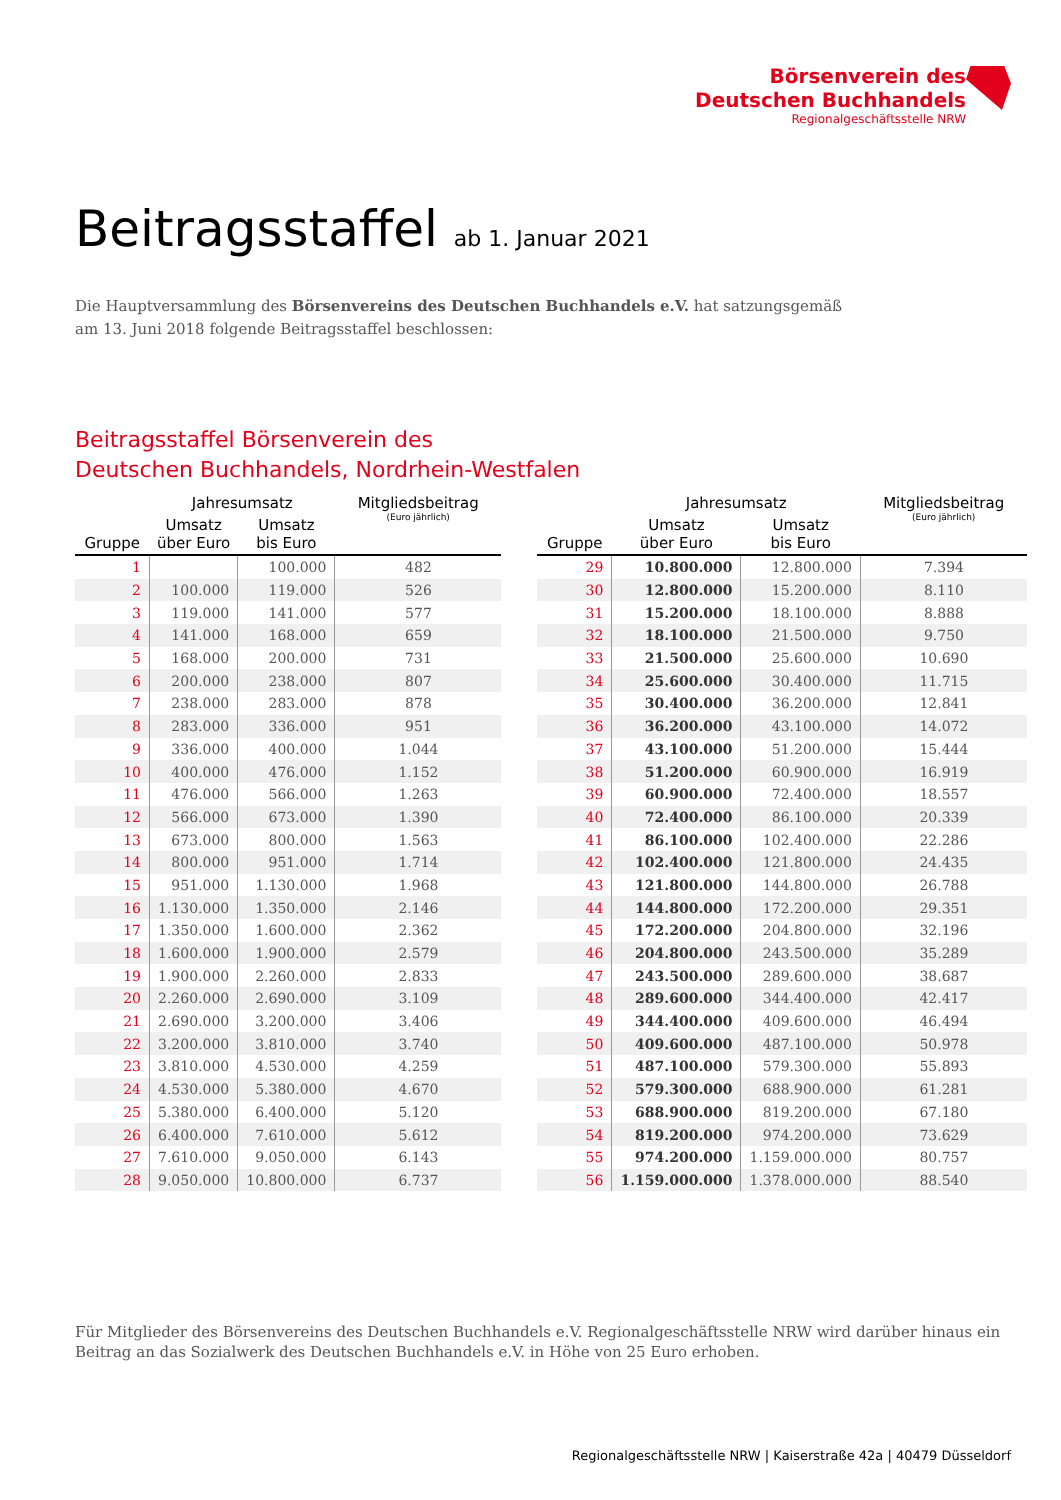Börsenverein des
Deutschen Buchhandels
Regionalgeschäftsstelle NRW
Beitragsstaffel ab 1. Januar 2021
Die Hauptversammlung des Börsenvereins des Deutschen Buchhandels e.V. hat satzungsgemäß
am 13. Juni 2018 folgende Beitragsstaffel beschlossen:
Beitragsstaffel Börsenverein des
Deutschen Buchhandels, Nordrhein-Westfalen
| Gruppe | Jahresumsatz | | Mitgliedsbeitrag (Euro jährlich) |
| --- | --- | --- | --- |
| | Umsatz über Euro | Umsatz bis Euro | |
| 1 | | 100.000 | 482 |
| 2 | 100.000 | 119.000 | 526 |
| 3 | 119.000 | 141.000 | 577 |
| 4 | 141.000 | 168.000 | 659 |
| 5 | 168.000 | 200.000 | 731 |
| 6 | 200.000 | 238.000 | 807 |
| 7 | 238.000 | 283.000 | 878 |
| 8 | 283.000 | 336.000 | 951 |
| 9 | 336.000 | 400.000 | 1.044 |
| 10 | 400.000 | 476.000 | 1.152 |
| 11 | 476.000 | 566.000 | 1.263 |
| 12 | 566.000 | 673.000 | 1.390 |
| 13 | 673.000 | 800.000 | 1.563 |
| 14 | 800.000 | 951.000 | 1.714 |
| 15 | 951.000 | 1.130.000 | 1.968 |
| 16 | 1.130.000 | 1.350.000 | 2.146 |
| 17 | 1.350.000 | 1.600.000 | 2.362 |
| 18 | 1.600.000 | 1.900.000 | 2.579 |
| 19 | 1.900.000 | 2.260.000 | 2.833 |
| 20 | 2.260.000 | 2.690.000 | 3.109 |
| 21 | 2.690.000 | 3.200.000 | 3.406 |
| 22 | 3.200.000 | 3.810.000 | 3.740 |
| 23 | 3.810.000 | 4.530.000 | 4.259 |
| 24 | 4.530.000 | 5.380.000 | 4.670 |
| 25 | 5.380.000 | 6.400.000 | 5.120 |
| 26 | 6.400.000 | 7.610.000 | 5.612 |
| 27 | 7.610.000 | 9.050.000 | 6.143 |
| 28 | 9.050.000 | 10.800.000 | 6.737 |
| Gruppe | Jahresumsatz | | Mitgliedsbeitrag (Euro jährlich) |
| --- | --- | --- | --- |
| | Umsatz über Euro | Umsatz bis Euro | |
| 29 | 10.800.000 | 12.800.000 | 7.394 |
| 30 | 12.800.000 | 15.200.000 | 8.110 |
| 31 | 15.200.000 | 18.100.000 | 8.888 |
| 32 | 18.100.000 | 21.500.000 | 9.750 |
| 33 | 21.500.000 | 25.600.000 | 10.690 |
| 34 | 25.600.000 | 30.400.000 | 11.715 |
| 35 | 30.400.000 | 36.200.000 | 12.841 |
| 36 | 36.200.000 | 43.100.000 | 14.072 |
| 37 | 43.100.000 | 51.200.000 | 15.444 |
| 38 | 51.200.000 | 60.900.000 | 16.919 |
| 39 | 60.900.000 | 72.400.000 | 18.557 |
| 40 | 72.400.000 | 86.100.000 | 20.339 |
| 41 | 86.100.000 | 102.400.000 | 22.286 |
| 42 | 102.400.000 | 121.800.000 | 24.435 |
| 43 | 121.800.000 | 144.800.000 | 26.788 |
| 44 | 144.800.000 | 172.200.000 | 29.351 |
| 45 | 172.200.000 | 204.800.000 | 32.196 |
| 46 | 204.800.000 | 243.500.000 | 35.289 |
| 47 | 243.500.000 | 289.600.000 | 38.687 |
| 48 | 289.600.000 | 344.400.000 | 42.417 |
| 49 | 344.400.000 | 409.600.000 | 46.494 |
| 50 | 409.600.000 | 487.100.000 | 50.978 |
| 51 | 487.100.000 | 579.300.000 | 55.893 |
| 52 | 579.300.000 | 688.900.000 | 61.281 |
| 53 | 688.900.000 | 819.200.000 | 67.180 |
| 54 | 819.200.000 | 974.200.000 | 73.629 |
| 55 | 974.200.000 | 1.159.000.000 | 80.757 |
| 56 | 1.159.000.000 | 1.378.000.000 | 88.540 |
Für Mitglieder des Börsenvereins des Deutschen Buchhandels e.V. Regionalgeschäftsstelle NRW wird darüber hinaus ein
Beitrag an das Sozialwerk des Deutschen Buchhandels e.V. in Höhe von 25 Euro erhoben.
Regionalgeschäftsstelle NRW | Kaiserstraße 42a | 40479 Düsseldorf